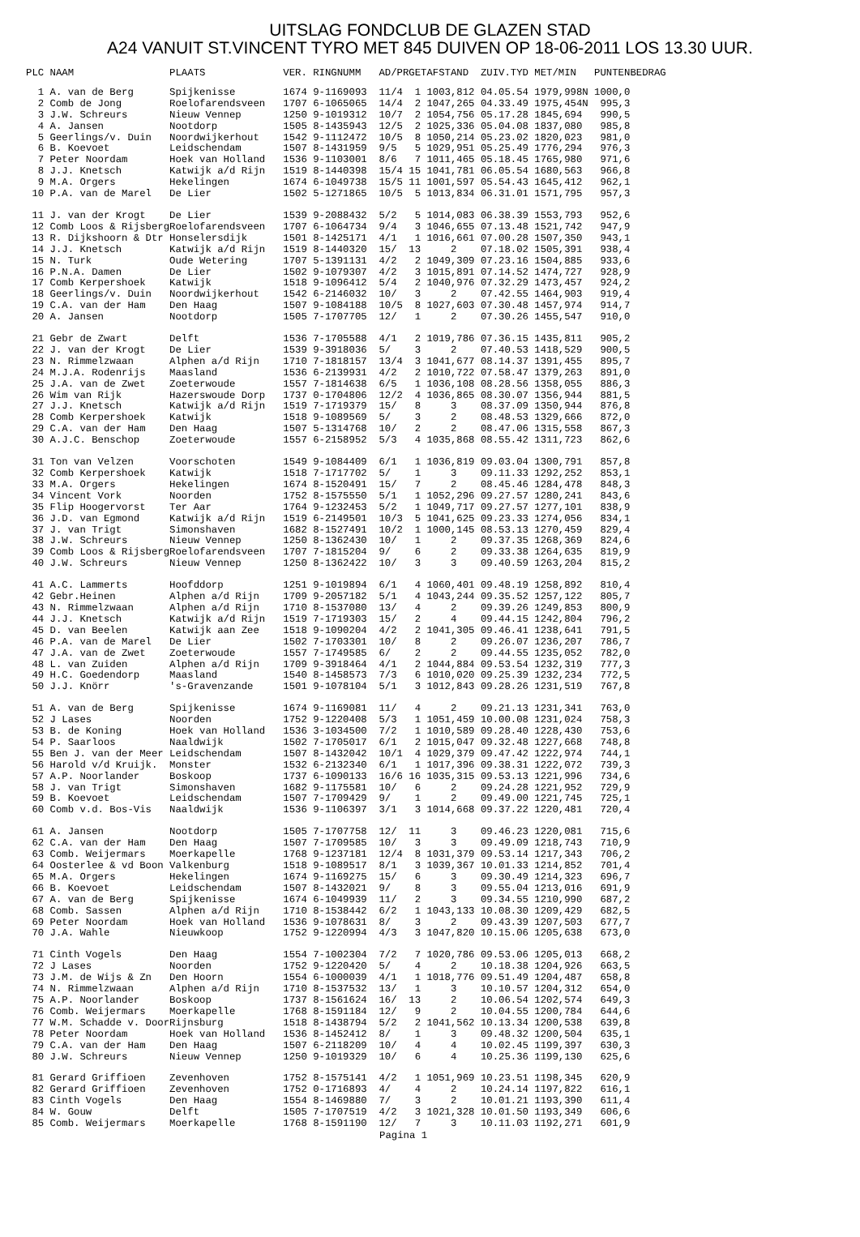UITSLAG FONDCLUB DE GLAZEN STAD
A24 VANUIT ST.VINCENT TYRO MET 845 DUIVEN OP 18-06-2011 LOS 13.30 UUR.
| PLC NAAM | PLAATS | VER. RINGNUMM | AD/PR | GET | AFSTAND | ZUIV.TYD | MET/MIN | PUNTEN | BEDRAG |
| --- | --- | --- | --- | --- | --- | --- | --- | --- | --- |
| 1 A. van de Berg | Spijkenisse | 1674 9-1169093 | 11/4 | 1 | 1003,812 | 04.05.54 | 1979,998N | 1000,0 | |
| 2 Comb de Jong | Roelofarendsveen | 1707 6-1065065 | 14/4 | 2 | 1047,265 | 04.33.49 | 1975,454N | 995,3 | |
| 3 J.W. Schreurs | Nieuw Vennep | 1250 9-1019312 | 10/7 | 2 | 1054,756 | 05.17.28 | 1845,694 | 990,5 | |
| 4 A. Jansen | Nootdorp | 1505 8-1435943 | 12/5 | 2 | 1025,336 | 05.04.08 | 1837,080 | 985,8 | |
| 5 Geerlings/v. Duin | Noordwijkerhout | 1542 9-1112472 | 10/5 | 8 | 1050,214 | 05.23.02 | 1820,023 | 981,0 | |
| 6 B. Koevoet | Leidschendam | 1507 8-1431959 | 9/5 | 5 | 1029,951 | 05.25.49 | 1776,294 | 976,3 | |
| 7 Peter Noordam | Hoek van Holland | 1536 9-1103001 | 8/6 | 7 | 1011,465 | 05.18.45 | 1765,980 | 971,6 | |
| 8 J.J. Knetsch | Katwijk a/d Rijn | 1519 8-1440398 | 15/4 | 15 | 1041,781 | 06.05.54 | 1680,563 | 966,8 | |
| 9 M.A. Orgers | Hekelingen | 1674 6-1049738 | 15/5 | 11 | 1001,597 | 05.54.43 | 1645,412 | 962,1 | |
| 10 P.A. van de Marel | De Lier | 1502 5-1271865 | 10/5 | 5 | 1013,834 | 06.31.01 | 1571,795 | 957,3 | |
| 11 J. van der Krogt | De Lier | 1539 9-2088432 | 5/2 | 5 | 1014,083 | 06.38.39 | 1553,793 | 952,6 | |
| 12 Comb Loos & Rijsberg | Roelofarendsveen | 1707 6-1064734 | 9/4 | 3 | 1046,655 | 07.13.48 | 1521,742 | 947,9 | |
| 13 R. Dijkshoorn & Dtr | Honselersdijk | 1501 8-1425171 | 4/1 | 1 | 1016,661 | 07.00.28 | 1507,350 | 943,1 | |
| 14 J.J. Knetsch | Katwijk a/d Rijn | 1519 8-1440320 | 15/ | 13 | 2 | 07.18.02 | 1505,391 | 938,4 | |
| 15 N. Turk | Oude Wetering | 1707 5-1391131 | 4/2 | 2 | 1049,309 | 07.23.16 | 1504,885 | 933,6 | |
| 16 P.N.A. Damen | De Lier | 1502 9-1079307 | 4/2 | 3 | 1015,891 | 07.14.52 | 1474,727 | 928,9 | |
| 17 Comb Kerpershoek | Katwijk | 1518 9-1096412 | 5/4 | 2 | 1040,976 | 07.32.29 | 1473,457 | 924,2 | |
| 18 Geerlings/v. Duin | Noordwijkerhout | 1542 6-2146032 | 10/ | 3 | 2 | 07.42.55 | 1464,903 | 919,4 | |
| 19 C.A. van der Ham | Den Haag | 1507 9-1084188 | 10/5 | 8 | 1027,603 | 07.30.48 | 1457,974 | 914,7 | |
| 20 A. Jansen | Nootdorp | 1505 7-1707705 | 12/ | 1 | 2 | 07.30.26 | 1455,547 | 910,0 | |
| 21 Gebr de Zwart | Delft | 1536 7-1705588 | 4/1 | 2 | 1019,786 | 07.36.15 | 1435,811 | 905,2 | |
| 22 J. van der Krogt | De Lier | 1539 9-3918036 | 5/ | 3 | 2 | 07.40.53 | 1418,529 | 900,5 | |
| 23 N. Rimmelzwaan | Alphen a/d Rijn | 1710 7-1818157 | 13/4 | 3 | 1041,677 | 08.14.37 | 1391,455 | 895,7 | |
| 24 M.J.A. Rodenrijs | Maasland | 1536 6-2139931 | 4/2 | 2 | 1010,722 | 07.58.47 | 1379,263 | 891,0 | |
| 25 J.A. van de Zwet | Zoeterwoude | 1557 7-1814638 | 6/5 | 1 | 1036,108 | 08.28.56 | 1358,055 | 886,3 | |
| 26 Wim van Rijk | Hazerswoude Dorp | 1737 0-1704806 | 12/2 | 4 | 1036,865 | 08.30.07 | 1356,944 | 881,5 | |
| 27 J.J. Knetsch | Katwijk a/d Rijn | 1519 7-1719379 | 15/ | 8 | 3 | 08.37.09 | 1350,944 | 876,8 | |
| 28 Comb Kerpershoek | Katwijk | 1518 9-1089569 | 5/ | 3 | 2 | 08.48.53 | 1329,666 | 872,0 | |
| 29 C.A. van der Ham | Den Haag | 1507 5-1314768 | 10/ | 2 | 2 | 08.47.06 | 1315,558 | 867,3 | |
| 30 A.J.C. Benschop | Zoeterwoude | 1557 6-2158952 | 5/3 | 4 | 1035,868 | 08.55.42 | 1311,723 | 862,6 | |
| 31 Ton van Velzen | Voorschoten | 1549 9-1084409 | 6/1 | 1 | 1036,819 | 09.03.04 | 1300,791 | 857,8 | |
| 32 Comb Kerpershoek | Katwijk | 1518 7-1717702 | 5/ | 1 | 3 | 09.11.33 | 1292,252 | 853,1 | |
| 33 M.A. Orgers | Hekelingen | 1674 8-1520491 | 15/ | 7 | 2 | 08.45.46 | 1284,478 | 848,3 | |
| 34 Vincent Vork | Noorden | 1752 8-1575550 | 5/1 | 1 | 1052,296 | 09.27.57 | 1280,241 | 843,6 | |
| 35 Flip Hoogervorst | Ter Aar | 1764 9-1232453 | 5/2 | 1 | 1049,717 | 09.27.57 | 1277,101 | 838,9 | |
| 36 J.D. van Egmond | Katwijk a/d Rijn | 1519 6-2149501 | 10/3 | 5 | 1041,625 | 09.23.33 | 1274,056 | 834,1 | |
| 37 J. van Trigt | Simonshaven | 1682 8-1527491 | 10/2 | 1 | 1000,145 | 08.53.13 | 1270,459 | 829,4 | |
| 38 J.W. Schreurs | Nieuw Vennep | 1250 8-1362430 | 10/ | 1 | 2 | 09.37.35 | 1268,369 | 824,6 | |
| 39 Comb Loos & Rijsberg | Roelofarendsveen | 1707 7-1815204 | 9/ | 6 | 2 | 09.33.38 | 1264,635 | 819,9 | |
| 40 J.W. Schreurs | Nieuw Vennep | 1250 8-1362422 | 10/ | 3 | 3 | 09.40.59 | 1263,204 | 815,2 | |
| 41 A.C. Lammerts | Hoofddorp | 1251 9-1019894 | 6/1 | 4 | 1060,401 | 09.48.19 | 1258,892 | 810,4 | |
| 42 Gebr.Heinen | Alphen a/d Rijn | 1709 9-2057182 | 5/1 | 4 | 1043,244 | 09.35.52 | 1257,122 | 805,7 | |
| 43 N. Rimmelzwaan | Alphen a/d Rijn | 1710 8-1537080 | 13/ | 4 | 2 | 09.39.26 | 1249,853 | 800,9 | |
| 44 J.J. Knetsch | Katwijk a/d Rijn | 1519 7-1719303 | 15/ | 2 | 4 | 09.44.15 | 1242,804 | 796,2 | |
| 45 D. van Beelen | Katwijk aan Zee | 1518 9-1090204 | 4/2 | 2 | 1041,305 | 09.46.41 | 1238,641 | 791,5 | |
| 46 P.A. van de Marel | De Lier | 1502 7-1703301 | 10/ | 8 | 2 | 09.26.07 | 1236,207 | 786,7 | |
| 47 J.A. van de Zwet | Zoeterwoude | 1557 7-1749585 | 6/ | 2 | 2 | 09.44.55 | 1235,052 | 782,0 | |
| 48 L. van Zuiden | Alphen a/d Rijn | 1709 9-3918464 | 4/1 | 2 | 1044,884 | 09.53.54 | 1232,319 | 777,3 | |
| 49 H.C. Goedendorp | Maasland | 1540 8-1458573 | 7/3 | 6 | 1010,020 | 09.25.39 | 1232,234 | 772,5 | |
| 50 J.J. Knörr | 's-Gravenzande | 1501 9-1078104 | 5/1 | 3 | 1012,843 | 09.28.26 | 1231,519 | 767,8 | |
| 51 A. van de Berg | Spijkenisse | 1674 9-1169081 | 11/ | 4 | 2 | 09.21.13 | 1231,341 | 763,0 | |
| 52 J Lases | Noorden | 1752 9-1220408 | 5/3 | 1 | 1051,459 | 10.00.08 | 1231,024 | 758,3 | |
| 53 B. de Koning | Hoek van Holland | 1536 3-1034500 | 7/2 | 1 | 1010,589 | 09.28.40 | 1228,430 | 753,6 | |
| 54 P. Saarloos | Naaldwijk | 1502 7-1705017 | 6/1 | 2 | 1015,047 | 09.32.48 | 1227,668 | 748,8 | |
| 55 Ben J. van der Meer | Leidschendam | 1507 8-1432042 | 10/1 | 4 | 1029,379 | 09.47.42 | 1222,974 | 744,1 | |
| 56 Harold v/d Kruijk. | Monster | 1532 6-2132340 | 6/1 | 1 | 1017,396 | 09.38.31 | 1222,072 | 739,3 | |
| 57 A.P. Noorlander | Boskoop | 1737 6-1090133 | 16/6 | 16 | 1035,315 | 09.53.13 | 1221,996 | 734,6 | |
| 58 J. van Trigt | Simonshaven | 1682 9-1175581 | 10/ | 6 | 2 | 09.24.28 | 1221,952 | 729,9 | |
| 59 B. Koevoet | Leidschendam | 1507 7-1709429 | 9/ | 1 | 2 | 09.49.00 | 1221,745 | 725,1 | |
| 60 Comb v.d. Bos-Vis | Naaldwijk | 1536 9-1106397 | 3/1 | 3 | 1014,668 | 09.37.22 | 1220,481 | 720,4 | |
| 61 A. Jansen | Nootdorp | 1505 7-1707758 | 12/ | 11 | 3 | 09.46.23 | 1220,081 | 715,6 | |
| 62 C.A. van der Ham | Den Haag | 1507 7-1709585 | 10/ | 3 | 3 | 09.49.09 | 1218,743 | 710,9 | |
| 63 Comb. Weijermars | Moerkapelle | 1768 9-1237181 | 12/4 | 8 | 1031,379 | 09.53.14 | 1217,343 | 706,2 | |
| 64 Oosterlee & vd Boon | Valkenburg | 1518 9-1089517 | 8/1 | 3 | 1039,367 | 10.01.33 | 1214,852 | 701,4 | |
| 65 M.A. Orgers | Hekelingen | 1674 9-1169275 | 15/ | 6 | 3 | 09.30.49 | 1214,323 | 696,7 | |
| 66 B. Koevoet | Leidschendam | 1507 8-1432021 | 9/ | 8 | 3 | 09.55.04 | 1213,016 | 691,9 | |
| 67 A. van de Berg | Spijkenisse | 1674 6-1049939 | 11/ | 2 | 3 | 09.34.55 | 1210,990 | 687,2 | |
| 68 Comb. Sassen | Alphen a/d Rijn | 1710 8-1538442 | 6/2 | 1 | 1043,133 | 10.08.30 | 1209,429 | 682,5 | |
| 69 Peter Noordam | Hoek van Holland | 1536 9-1078631 | 8/ | 3 | 2 | 09.43.39 | 1207,503 | 677,7 | |
| 70 J.A. Wahle | Nieuwkoop | 1752 9-1220994 | 4/3 | 3 | 1047,820 | 10.15.06 | 1205,638 | 673,0 | |
| 71 Cinth Vogels | Den Haag | 1554 7-1002304 | 7/2 | 7 | 1020,786 | 09.53.06 | 1205,013 | 668,2 | |
| 72 J Lases | Noorden | 1752 9-1220420 | 5/ | 4 | 2 | 10.18.38 | 1204,926 | 663,5 | |
| 73 J.M. de Wijs & Zn | Den Hoorn | 1554 6-1000039 | 4/1 | 1 | 1018,776 | 09.51.49 | 1204,487 | 658,8 | |
| 74 N. Rimmelzwaan | Alphen a/d Rijn | 1710 8-1537532 | 13/ | 1 | 3 | 10.10.57 | 1204,312 | 654,0 | |
| 75 A.P. Noorlander | Boskoop | 1737 8-1561624 | 16/ | 13 | 2 | 10.06.54 | 1202,574 | 649,3 | |
| 76 Comb. Weijermars | Moerkapelle | 1768 8-1591184 | 12/ | 9 | 2 | 10.04.55 | 1200,784 | 644,6 | |
| 77 W.M. Schadde v. Door | Rijnsburg | 1518 8-1438794 | 5/2 | 2 | 1041,562 | 10.13.34 | 1200,538 | 639,8 | |
| 78 Peter Noordam | Hoek van Holland | 1536 8-1452412 | 8/ | 1 | 3 | 09.48.32 | 1200,504 | 635,1 | |
| 79 C.A. van der Ham | Den Haag | 1507 6-2118209 | 10/ | 4 | 4 | 10.02.45 | 1199,397 | 630,3 | |
| 80 J.W. Schreurs | Nieuw Vennep | 1250 9-1019329 | 10/ | 6 | 4 | 10.25.36 | 1199,130 | 625,6 | |
| 81 Gerard Griffioen | Zevenhoven | 1752 8-1575141 | 4/2 | 1 | 1051,969 | 10.23.51 | 1198,345 | 620,9 | |
| 82 Gerard Griffioen | Zevenhoven | 1752 0-1716893 | 4/ | 4 | 2 | 10.24.14 | 1197,822 | 616,1 | |
| 83 Cinth Vogels | Den Haag | 1554 8-1469880 | 7/ | 3 | 2 | 10.01.21 | 1193,390 | 611,4 | |
| 84 W. Gouw | Delft | 1505 7-1707519 | 4/2 | 3 | 1021,328 | 10.01.50 | 1193,349 | 606,6 | |
| 85 Comb. Weijermars | Moerkapelle | 1768 8-1591190 | 12/ | 7 | 3 | 10.11.03 | 1192,271 | 601,9 | |
Pagina 1